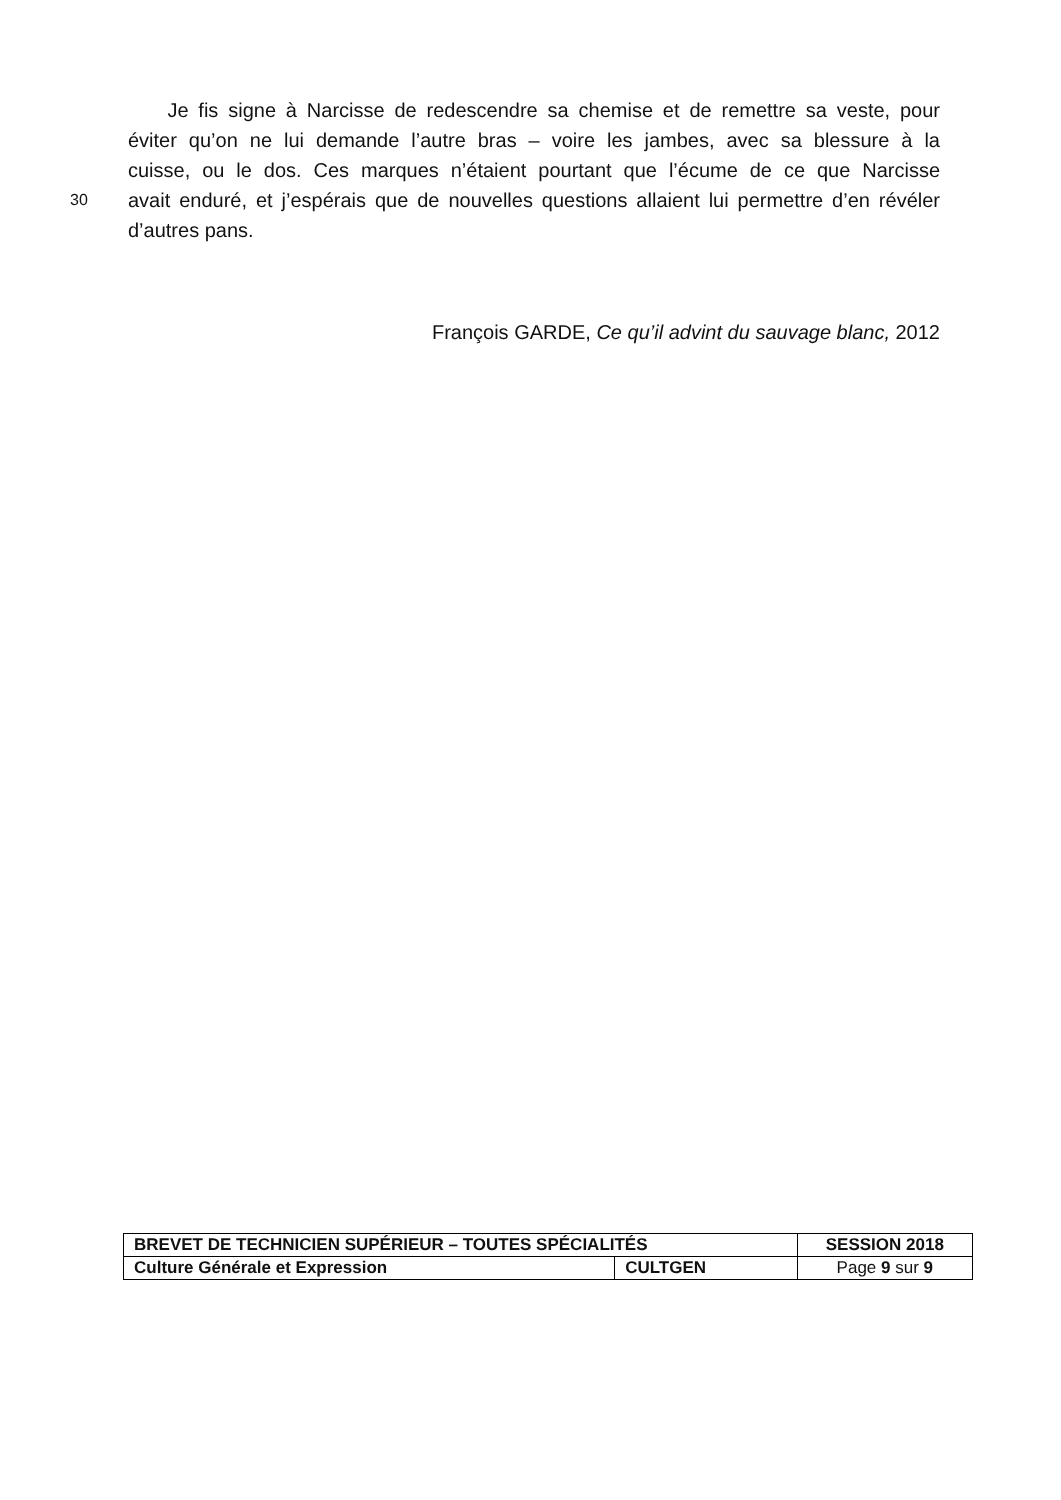Je fis signe à Narcisse de redescendre sa chemise et de remettre sa veste, pour
éviter qu’on ne lui demande l’autre bras – voire les jambes, avec sa blessure à la
cuisse, ou le dos. Ces marques n’étaient pourtant que l’écume de ce que Narcisse
30 avait enduré, et j’espérais que de nouvelles questions allaient lui permettre d’en révéler
d’autres pans.
François GARDE, Ce qu’il advint du sauvage blanc, 2012
| BREVET DE TECHNICIEN SUPÉRIEUR – TOUTES SPÉCIALITÉS | | SESSION 2018 |
| Culture Générale et Expression | CULTGEN | Page 9 sur 9 |